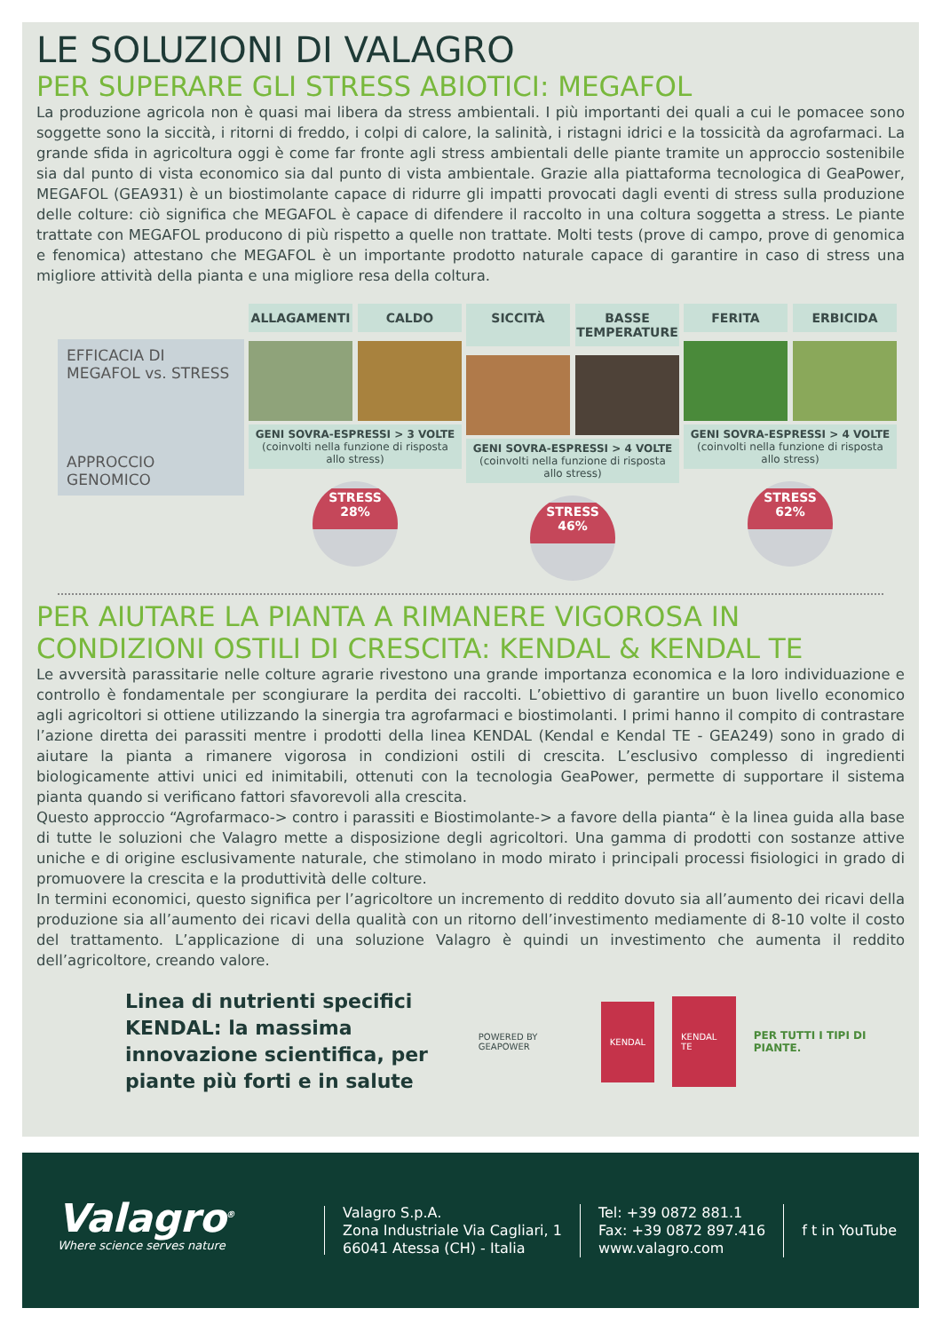LE SOLUZIONI DI VALAGRO
PER SUPERARE GLI STRESS ABIOTICI: MEGAFOL
La produzione agricola non è quasi mai libera da stress ambientali. I più importanti dei quali a cui le pomacee sono soggette sono la siccità, i ritorni di freddo, i colpi di calore, la salinità, i ristagni idrici e la tossicità da agrofarmaci. La grande sfida in agricoltura oggi è come far fronte agli stress ambientali delle piante tramite un approccio sostenibile sia dal punto di vista economico sia dal punto di vista ambientale. Grazie alla piattaforma tecnologica di GeaPower, MEGAFOL (GEA931) è un biostimolante capace di ridurre gli impatti provocati dagli eventi di stress sulla produzione delle colture: ciò significa che MEGAFOL è capace di difendere il raccolto in una coltura soggetta a stress. Le piante trattate con MEGAFOL producono di più rispetto a quelle non trattate. Molti tests (prove di campo, prove di genomica e fenomica) attestano che MEGAFOL è un importante prodotto naturale capace di garantire in caso di stress una migliore attività della pianta e una migliore resa della coltura.
EFFICACIA DI MEGAFOL vs. STRESS
APPROCCIO GENOMICO
ALLAGAMENTI CALDO
GENI SOVRA-ESPRESSI > 3 VOLTE
(coinvolti nella funzione di risposta allo stress)
STRESS
28%
SICCITÀ BASSE TEMPERATURE
GENI SOVRA-ESPRESSI > 4 VOLTE
(coinvolti nella funzione di risposta allo stress)
STRESS
46%
FERITA ERBICIDA
GENI SOVRA-ESPRESSI > 4 VOLTE
(coinvolti nella funzione di risposta allo stress)
STRESS
62%
PER AIUTARE LA PIANTA A RIMANERE VIGOROSA IN CONDIZIONI OSTILI DI CRESCITA: KENDAL & KENDAL TE
Le avversità parassitarie nelle colture agrarie rivestono una grande importanza economica e la loro individuazione e controllo è fondamentale per scongiurare la perdita dei raccolti. L’obiettivo di garantire un buon livello economico agli agricoltori si ottiene utilizzando la sinergia tra agrofarmaci e biostimolanti. I primi hanno il compito di contrastare l’azione diretta dei parassiti mentre i prodotti della linea KENDAL (Kendal e Kendal TE - GEA249) sono in grado di aiutare la pianta a rimanere vigorosa in condizioni ostili di crescita. L’esclusivo complesso di ingredienti biologicamente attivi unici ed inimitabili, ottenuti con la tecnologia GeaPower, permette di supportare il sistema pianta quando si verificano fattori sfavorevoli alla crescita.
Questo approccio “Agrofarmaco-> contro i parassiti e Biostimolante-> a favore della pianta“ è la linea guida alla base di tutte le soluzioni che Valagro mette a disposizione degli agricoltori. Una gamma di prodotti con sostanze attive uniche e di origine esclusivamente naturale, che stimolano in modo mirato i principali processi fisiologici in grado di promuovere la crescita e la produttività delle colture.
In termini economici, questo significa per l’agricoltore un incremento di reddito dovuto sia all’aumento dei ricavi della produzione sia all’aumento dei ricavi della qualità con un ritorno dell’investimento mediamente di 8-10 volte il costo del trattamento. L’applicazione di una soluzione Valagro è quindi un investimento che aumenta il reddito dell’agricoltore, creando valore.
Linea di nutrienti specifici KENDAL: la massima innovazione scientifica, per piante più forti e in salute
POWERED BY GEAPOWER
KENDAL KENDAL TE
PER TUTTI I TIPI DI PIANTE.
Valagro<sup>®</sup>
Where science serves nature
Valagro S.p.A.
Zona Industriale Via Cagliari, 1
66041 Atessa (CH) - Italia
Tel: +39 0872 881.1
Fax: +39 0872 897.416
www.valagro.com
f t in YouTube